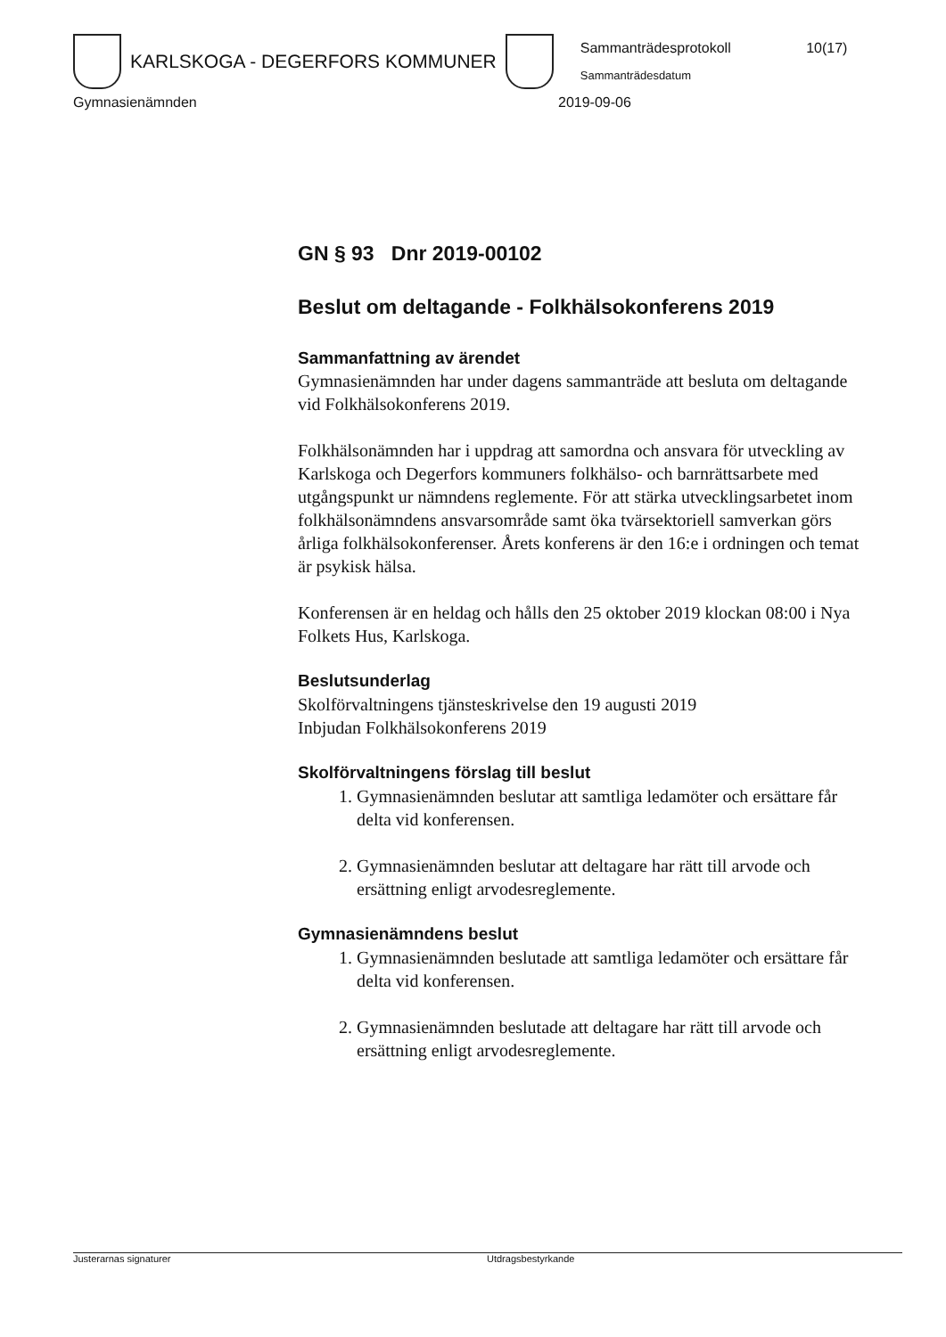KARLSKOGA - DEGERFORS KOMMUNER
Sammanträdesprotokoll 10(17)
Sammanträdesdatum
Gymnasienämnden 2019-09-06
GN § 93 Dnr 2019-00102
Beslut om deltagande - Folkhälsokonferens 2019
Sammanfattning av ärendet
Gymnasienämnden har under dagens sammanträde att besluta om deltagande vid Folkhälsokonferens 2019.
Folkhälsonämnden har i uppdrag att samordna och ansvara för utveckling av Karlskoga och Degerfors kommuners folkhälso- och barnrättsarbete med utgångspunkt ur nämndens reglemente. För att stärka utvecklingsarbetet inom folkhälsonämndens ansvarsområde samt öka tvärsektoriell samverkan görs årliga folkhälsokonferenser. Årets konferens är den 16:e i ordningen och temat är psykisk hälsa.
Konferensen är en heldag och hålls den 25 oktober 2019 klockan 08:00 i Nya Folkets Hus, Karlskoga.
Beslutsunderlag
Skolförvaltningens tjänsteskrivelse den 19 augusti 2019
Inbjudan Folkhälsokonferens 2019
Skolförvaltningens förslag till beslut
1. Gymnasienämnden beslutar att samtliga ledamöter och ersättare får delta vid konferensen.
2. Gymnasienämnden beslutar att deltagare har rätt till arvode och ersättning enligt arvodesreglemente.
Gymnasienämndens beslut
1. Gymnasienämnden beslutade att samtliga ledamöter och ersättare får delta vid konferensen.
2. Gymnasienämnden beslutade att deltagare har rätt till arvode och ersättning enligt arvodesreglemente.
Justerarnas signaturer Utdragsbestyrkande